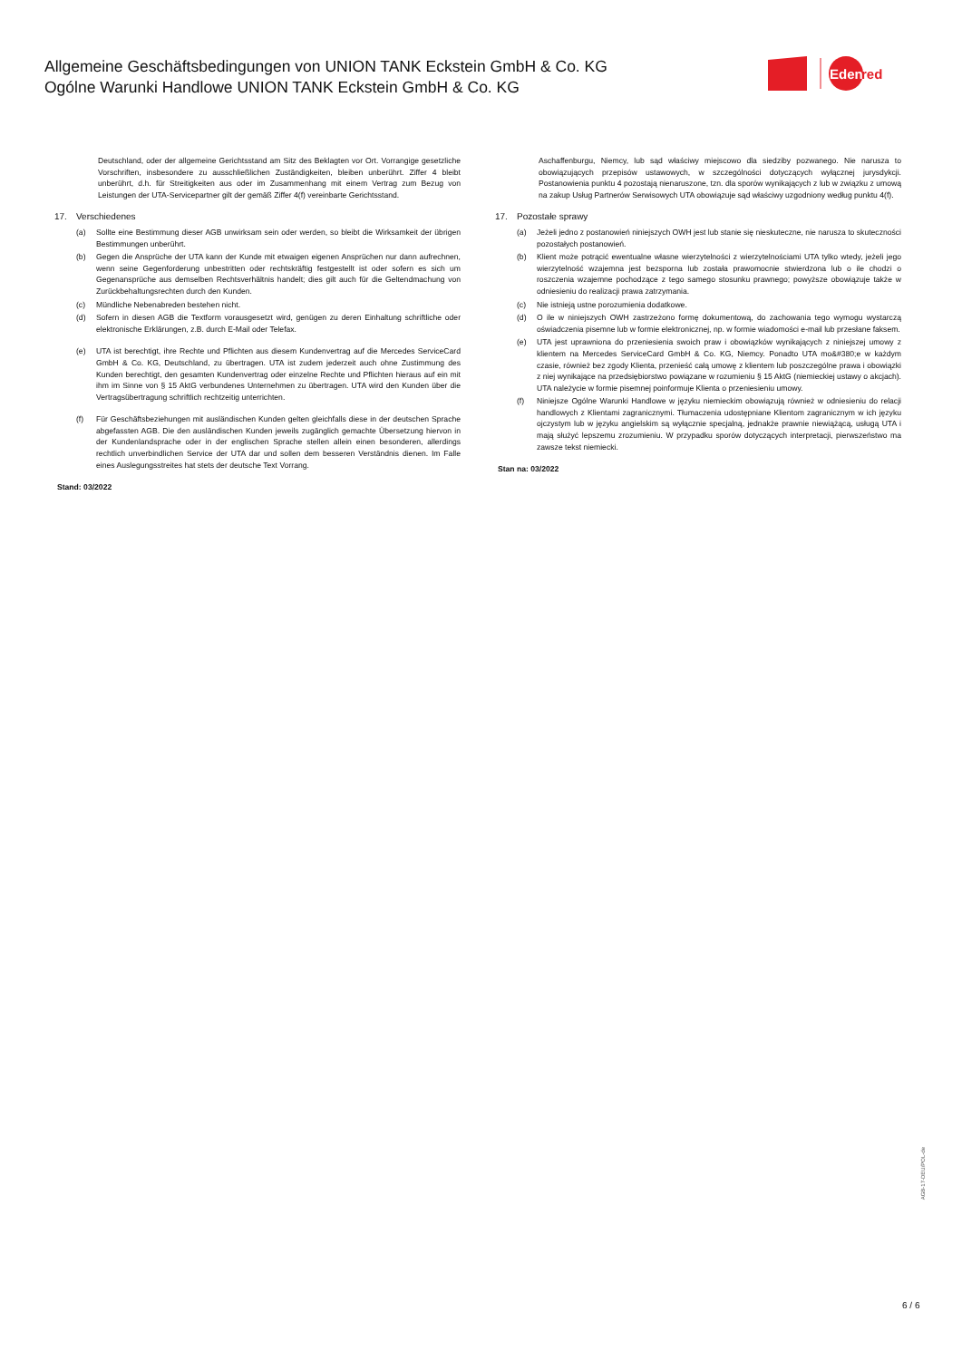Allgemeine Geschäftsbedingungen von UNION TANK Eckstein GmbH & Co. KG
Ogólne Warunki Handlowe UNION TANK Eckstein GmbH & Co. KG
Eden
red
Deutschland, oder der allgemeine Gerichtsstand am Sitz des Beklagten vor Ort. Vorrangige gesetzliche Vorschriften, insbesondere zu ausschließlichen Zuständigkeiten, bleiben unberührt. Ziffer 4 bleibt unberührt, d.h. für Streitigkeiten aus oder im Zusammenhang mit einem Vertrag zum Bezug von Leistungen der UTA-Servicepartner gilt der gemäß Ziffer 4(f) vereinbarte Gerichtsstand.
17. Verschiedenes
(a) Sollte eine Bestimmung dieser AGB unwirksam sein oder werden, so bleibt die Wirksamkeit der übrigen Bestimmungen unberührt.
(b) Gegen die Ansprüche der UTA kann der Kunde mit etwaigen eigenen Ansprüchen nur dann aufrechnen, wenn seine Gegenforderung unbestritten oder rechtskräftig festgestellt ist oder sofern es sich um Gegenansprüche aus demselben Rechtsverhältnis handelt; dies gilt auch für die Geltendmachung von Zurückbehaltungsrechten durch den Kunden.
(c) Mündliche Nebenabreden bestehen nicht.
(d) Sofern in diesen AGB die Textform vorausgesetzt wird, genügen zu deren Einhaltung schriftliche oder elektronische Erklärungen, z.B. durch E-Mail oder Telefax.
(e) UTA ist berechtigt, ihre Rechte und Pflichten aus diesem Kundenvertrag auf die Mercedes ServiceCard GmbH & Co. KG, Deutschland, zu übertragen. UTA ist zudem jederzeit auch ohne Zustimmung des Kunden berechtigt, den gesamten Kundenvertrag oder einzelne Rechte und Pflichten hieraus auf ein mit ihm im Sinne von § 15 AktG verbundenes Unternehmen zu übertragen. UTA wird den Kunden über die Vertragsübertragung schriftlich rechtzeitig unterrichten.
(f) Für Geschäftsbeziehungen mit ausländischen Kunden gelten gleichfalls diese in der deutschen Sprache abgefassten AGB. Die den ausländischen Kunden jeweils zugänglich gemachte Übersetzung hiervon in der Kundenlandsprache oder in der englischen Sprache stellen allein einen besonderen, allerdings rechtlich unverbindlichen Service der UTA dar und sollen dem besseren Verständnis dienen. Im Falle eines Auslegungsstreites hat stets der deutsche Text Vorrang.
Stand: 03/2022
Aschaffenburgu, Niemcy, lub sąd właściwy miejscowo dla siedziby pozwanego. Nie narusza to obowiązujących przepisów ustawowych, w szczególności dotyczących wyłącznej jurysdykcji. Postanowienia punktu 4 pozostają nienaruszone, tzn. dla sporów wynikających z lub w związku z umową na zakup Usług Partnerów Serwisowych UTA obowiązuje sąd właściwy uzgodniony według punktu 4(f).
17. Pozostałe sprawy
(a) Jeżeli jedno z postanowień niniejszych OWH jest lub stanie się nieskuteczne, nie narusza to skuteczności pozostałych postanowień.
(b) Klient może potrącić ewentualne własne wierzytelności z wierzytelnościami UTA tylko wtedy, jeżeli jego wierzytelność wzajemna jest bezsporna lub została prawomocnie stwierdzona lub o ile chodzi o roszczenia wzajemne pochodzące z tego samego stosunku prawnego; powyższe obowiązuje także w odniesieniu do realizacji prawa zatrzymania.
(c) Nie istnieją ustne porozumienia dodatkowe.
(d) O ile w niniejszych OWH zastrzeżono formę dokumentową, do zachowania tego wymogu wystarczą oświadczenia pisemne lub w formie elektronicznej, np. w formie wiadomości e-mail lub przesłane faksem.
(e) UTA jest uprawniona do przeniesienia swoich praw i obowiązków wynikających z niniejszej umowy z klientem na Mercedes ServiceCard GmbH & Co. KG, Niemcy. Ponadto UTA mo&#380;e w każdym czasie, również bez zgody Klienta, przenieść całą umowę z klientem lub poszczególne prawa i obowiązki z niej wynikające na przedsiębiorstwo powiązane w rozumieniu § 15 AktG (niemieckiej ustawy o akcjach). UTA należycie w formie pisemnej poinformuje Klienta o przeniesieniu umowy.
(f) Niniejsze Ogólne Warunki Handlowe w języku niemieckim obowiązują również w odniesieniu do relacji handlowych z Klientami zagranicznymi. Tłumaczenia udostępniane Klientom zagranicznym w ich języku ojczystym lub w języku angielskim są wyłącznie specjalną, jednakże prawnie niewiążącą, usługą UTA i mają służyć lepszemu zrozumieniu. W przypadku sporów dotyczących interpretacji, pierwszeństwo ma zawsze tekst niemiecki.
Stan na: 03/2022
AGB-17-DEU/POL-de
6 / 6